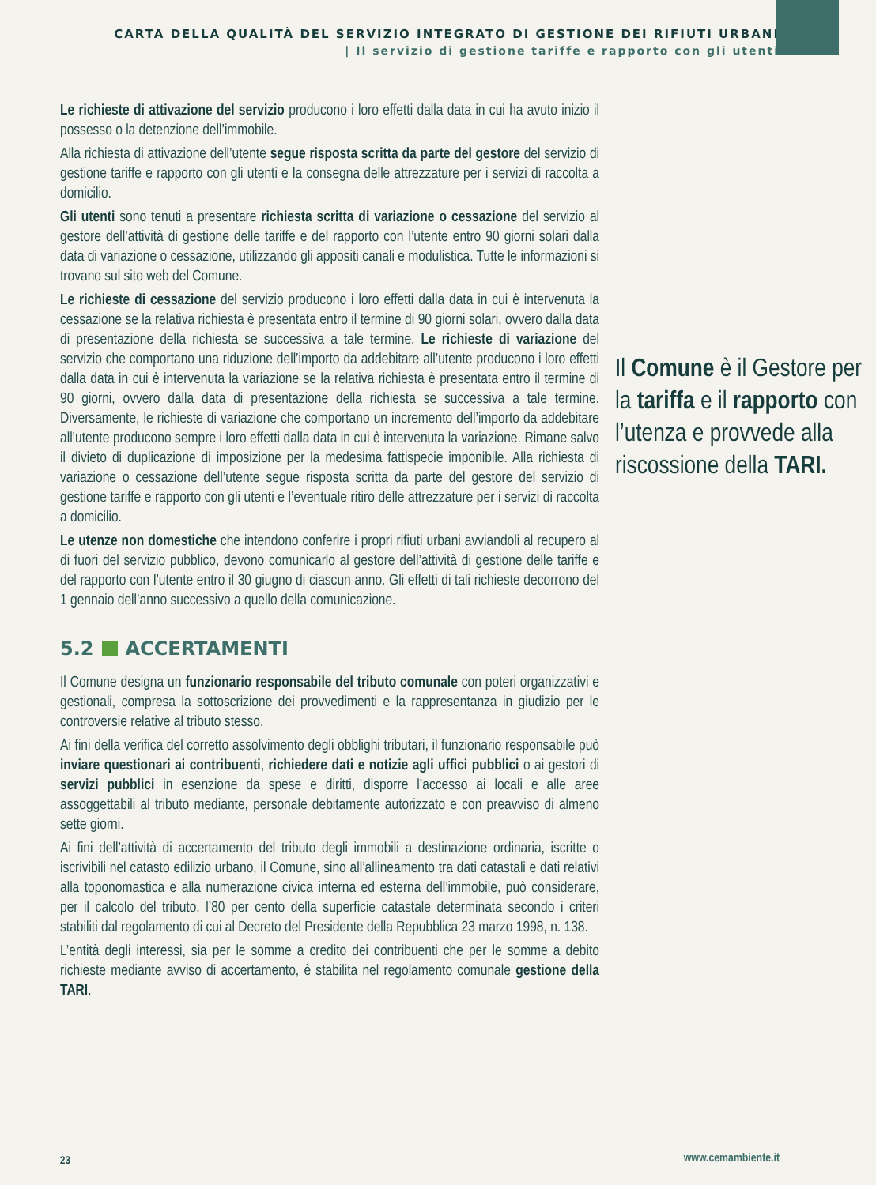CARTA DELLA QUALITÀ DEL SERVIZIO INTEGRATO DI GESTIONE DEI RIFIUTI URBANI
| Il servizio di gestione tariffe e rapporto con gli utenti
Le richieste di attivazione del servizio producono i loro effetti dalla data in cui ha avuto inizio il possesso o la detenzione dell’immobile.
Alla richiesta di attivazione dell’utente segue risposta scritta da parte del gestore del servizio di gestione tariffe e rapporto con gli utenti e la consegna delle attrezzature per i servizi di raccolta a domicilio.
Gli utenti sono tenuti a presentare richiesta scritta di variazione o cessazione del servizio al gestore dell’attività di gestione delle tariffe e del rapporto con l’utente entro 90 giorni solari dalla data di variazione o cessazione, utilizzando gli appositi canali e modulistica. Tutte le informazioni si trovano sul sito web del Comune.
Le richieste di cessazione del servizio producono i loro effetti dalla data in cui è intervenuta la cessazione se la relativa richiesta è presentata entro il termine di 90 giorni solari, ovvero dalla data di presentazione della richiesta se successiva a tale termine. Il Comune è il Gestore per la tariffa e il rapporto con l’utenza e provvede alla riscossione della TARI. Le richieste di variazione del servizio che comportano una riduzione dell’importo da addebitare all’utente producono i loro effetti dalla data in cui è intervenuta la variazione se la relativa richiesta è presentata entro il termine di 90 giorni, ovvero dalla data di presentazione della richiesta se successiva a tale termine. Diversamente, le richieste di variazione che comportano un incremento dell’importo da addebitare all’utente producono sempre i loro effetti dalla data in cui è intervenuta la variazione. Rimane salvo il divieto di duplicazione di imposizione per la medesima fattispecie imponibile. Alla richiesta di variazione o cessazione dell’utente segue risposta scritta da parte del gestore del servizio di gestione tariffe e rapporto con gli utenti e l’eventuale ritiro delle attrezzature per i servizi di raccolta a domicilio.
Le utenze non domestiche che intendono conferire i propri rifiuti urbani avviandoli al recupero al di fuori del servizio pubblico, devono comunicarlo al gestore dell’attività di gestione delle tariffe e del rapporto con l’utente entro il 30 giugno di ciascun anno. Gli effetti di tali richieste decorrono del 1 gennaio dell’anno successivo a quello della comunicazione.
5.2 ACCERTAMENTI
Il Comune designa un funzionario responsabile del tributo comunale con poteri organizzativi e gestionali, compresa la sottoscrizione dei provvedimenti e la rappresentanza in giudizio per le controversie relative al tributo stesso.
Ai fini della verifica del corretto assolvimento degli obblighi tributari, il funzionario responsabile può inviare questionari ai contribuenti, richiedere dati e notizie agli uffici pubblici o ai gestori di servizi pubblici in esenzione da spese e diritti, disporre l’accesso ai locali e alle aree assoggettabili al tributo mediante, personale debitamente autorizzato e con preavviso di almeno sette giorni.
Ai fini dell’attività di accertamento del tributo degli immobili a destinazione ordinaria, iscritte o iscrivibili nel catasto edilizio urbano, il Comune, sino all’allineamento tra dati catastali e dati relativi alla toponomastica e alla numerazione civica interna ed esterna dell’immobile, può considerare, per il calcolo del tributo, l’80 per cento della superficie catastale determinata secondo i criteri stabiliti dal regolamento di cui al Decreto del Presidente della Repubblica 23 marzo 1998, n. 138.
L’entità degli interessi, sia per le somme a credito dei contribuenti che per le somme a debito richieste mediante avviso di accertamento, è stabilita nel regolamento comunale gestione della TARI.
23 www.cemambiente.it